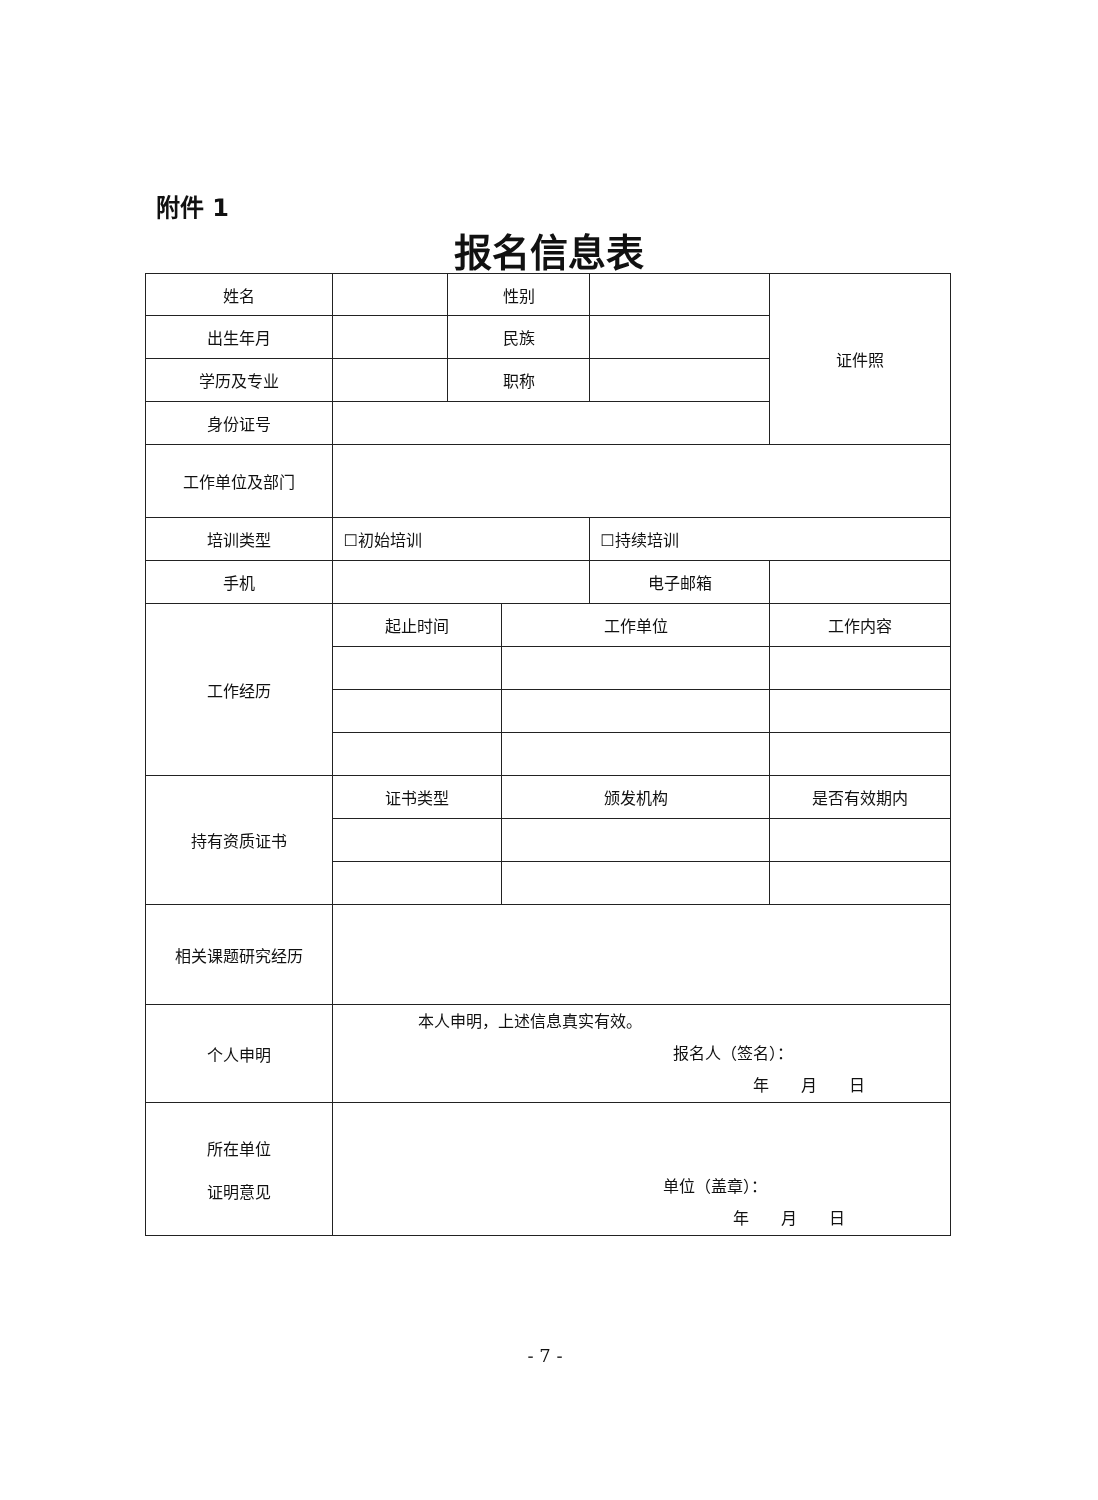附件 1
报名信息表
| 姓名 | | 性别 | | | 证件照 |
| 出生年月 | | 民族 | | | |
| 学历及专业 | | 职称 | | | |
| 身份证号 | | | | | |
| 工作单位及部门 | | | | | |
| 培训类型 | ☐初始培训 | | | ☐持续培训 | |
| 手机 | | | | 电子邮箱 | |
| 工作经历 | 起止时间 | | 工作单位 | | 工作内容 |
| 持有资质证书 | 证书类型 | | 颁发机构 | | 是否有效期内 |
| 相关课题研究经历 | | | | | |
| 个人申明 | 本人申明，上述信息真实有效。 报名人（签名）： 年 月 日 | | | | |
| 所在单位 证明意见 | 单位（盖章）： 年 月 日 | | | | |
- 7 -